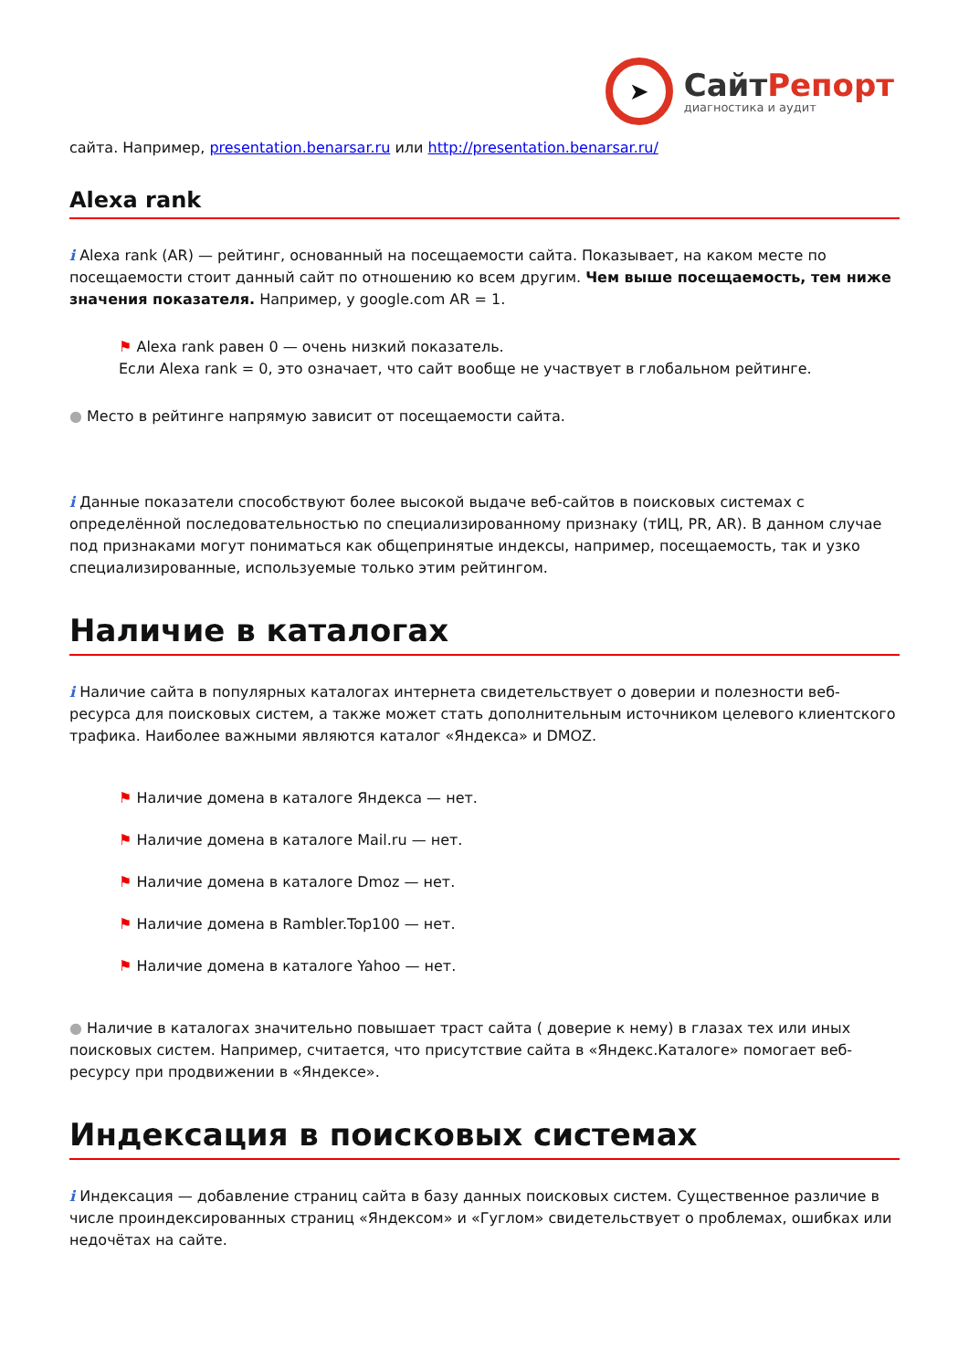➤
СайтРепорт
диагностика и аудит
сайта. Например, presentation.benarsar.ru или http://presentation.benarsar.ru/
Alexa rank
i Alexa rank (AR) — рейтинг, основанный на посещаемости сайта. Показывает, на каком месте по посещаемости стоит данный сайт по отношению ко всем другим. Чем выше посещаемость, тем ниже значения показателя. Например, у google.com AR = 1.
⚑ Alexa rank равен 0 — очень низкий показатель.
Если Alexa rank = 0, это означает, что сайт вообще не участвует в глобальном рейтинге.
● Место в рейтинге напрямую зависит от посещаемости сайта.
i Данные показатели способствуют более высокой выдаче веб-сайтов в поисковых системах с определённой последовательностью по специализированному признаку (тИЦ, PR, AR). В данном случае под признаками могут пониматься как общепринятые индексы, например, посещаемость, так и узко специализированные, используемые только этим рейтингом.
Наличие в каталогах
i Наличие сайта в популярных каталогах интернета свидетельствует о доверии и полезности веб-ресурса для поисковых систем, а также может стать дополнительным источником целевого клиентского трафика. Наиболее важными являются каталог «Яндекса» и DMOZ.
⚑ Наличие домена в каталоге Яндекса — нет.
⚑ Наличие домена в каталоге Mail.ru — нет.
⚑ Наличие домена в каталоге Dmoz — нет.
⚑ Наличие домена в Rambler.Top100 — нет.
⚑ Наличие домена в каталоге Yahoo — нет.
● Наличие в каталогах значительно повышает траст сайта ( доверие к нему) в глазах тех или иных поисковых систем. Например, считается, что присутствие сайта в «Яндекс.Каталоге» помогает веб-ресурсу при продвижении в «Яндексе».
Индексация в поисковых системах
i Индексация — добавление страниц сайта в базу данных поисковых систем. Существенное различие в числе проиндексированных страниц «Яндексом» и «Гуглом» свидетельствует о проблемах, ошибках или недочётах на сайте.